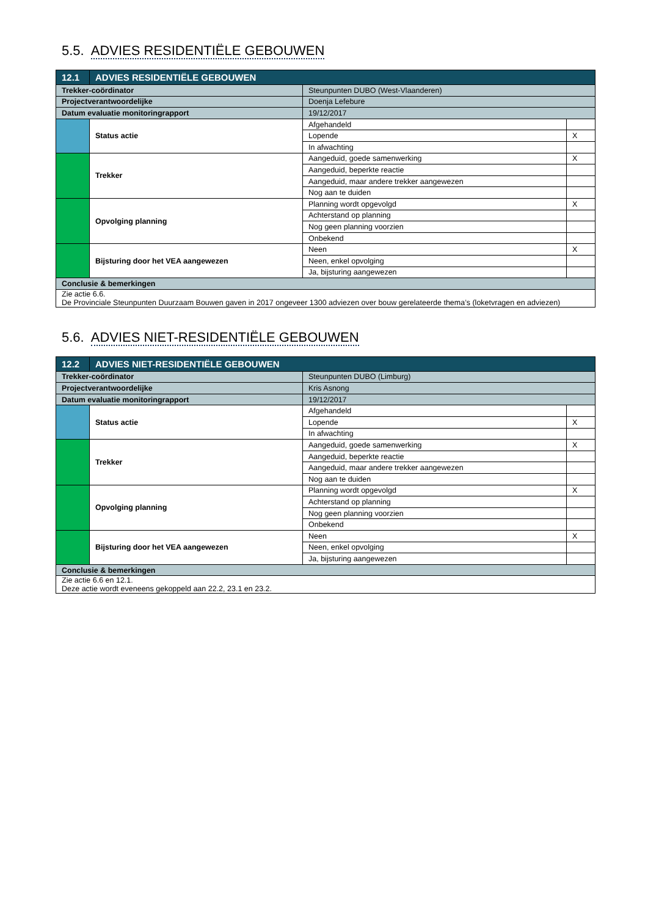5.5. ADVIES RESIDENTIËLE GEBOUWEN
| 12.1 | ADVIES RESIDENTIËLE GEBOUWEN | | |
| Trekker-coördinator | | Steunpunten DUBO (West-Vlaanderen) | |
| Projectverantwoordelijke | | Doenja Lefebure | |
| Datum evaluatie monitoringrapport | | 19/12/2017 | |
| | Status actie | Afgehandeld | |
| | | Lopende | X |
| | | In afwachting | |
| | Trekker | Aangeduid, goede samenwerking | X |
| | | Aangeduid, beperkte reactie | |
| | | Aangeduid, maar andere trekker aangewezen | |
| | | Nog aan te duiden | |
| | Opvolging planning | Planning wordt opgevolgd | X |
| | | Achterstand op planning | |
| | | Nog geen planning voorzien | |
| | | Onbekend | |
| | Bijsturing door het VEA aangewezen | Neen | X |
| | | Neen, enkel opvolging | |
| | | Ja, bijsturing aangewezen | |
| Conclusie & bemerkingen | | | |
| Zie actie 6.6. De Provinciale Steunpunten Duurzaam Bouwen gaven in 2017 ongeveer 1300 adviezen over bouw gerelateerde thema’s (loketvragen en adviezen) | | | |
5.6. ADVIES NIET-RESIDENTIËLE GEBOUWEN
| 12.2 | ADVIES NIET-RESIDENTIËLE GEBOUWEN | | |
| Trekker-coördinator | | Steunpunten DUBO (Limburg) | |
| Projectverantwoordelijke | | Kris Asnong | |
| Datum evaluatie monitoringrapport | | 19/12/2017 | |
| | Status actie | Afgehandeld | |
| | | Lopende | X |
| | | In afwachting | |
| | Trekker | Aangeduid, goede samenwerking | X |
| | | Aangeduid, beperkte reactie | |
| | | Aangeduid, maar andere trekker aangewezen | |
| | | Nog aan te duiden | |
| | Opvolging planning | Planning wordt opgevolgd | X |
| | | Achterstand op planning | |
| | | Nog geen planning voorzien | |
| | | Onbekend | |
| | Bijsturing door het VEA aangewezen | Neen | X |
| | | Neen, enkel opvolging | |
| | | Ja, bijsturing aangewezen | |
| Conclusie & bemerkingen | | | |
| Zie actie 6.6 en 12.1. Deze actie wordt eveneens gekoppeld aan 22.2, 23.1 en 23.2. | | | |